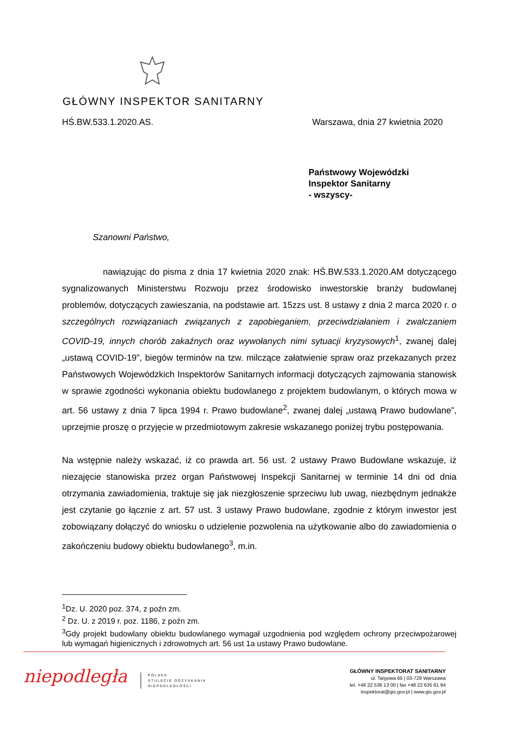GŁÓWNY INSPEKTOR SANITARNY
HŚ.BW.533.1.2020.AS. Warszawa, dnia 27 kwietnia 2020
Państwowy Wojewódzki
Inspektor Sanitarny
- wszyscy-
Szanowni Państwo,
nawiązując do pisma z dnia 17 kwietnia 2020 znak: HŚ.BW.533.1.2020.AM dotyczącego sygnalizowanych Ministerstwu Rozwoju przez środowisko inwestorskie branży budowlanej problemów, dotyczących zawieszania, na podstawie art. 15zzs ust. 8 ustawy z dnia 2 marca 2020 r. o szczególnych rozwiązaniach związanych z zapobieganiem, przeciwdziałaniem i zwalczaniem COVID-19, innych chorób zakaźnych oraz wywołanych nimi sytuacji kryzysowych<sup>1</sup>, zwanej dalej „ustawą COVID-19”, biegów terminów na tzw. milczące załatwienie spraw oraz przekazanych przez Państwowych Wojewódzkich Inspektorów Sanitarnych informacji dotyczących zajmowania stanowisk w sprawie zgodności wykonania obiektu budowlanego z projektem budowlanym, o których mowa w art. 56 ustawy z dnia 7 lipca 1994 r. Prawo budowlane<sup>2</sup>, zwanej dalej „ustawą Prawo budowlane”, uprzejmie proszę o przyjęcie w przedmiotowym zakresie wskazanego poniżej trybu postępowania.
Na wstępnie należy wskazać, iż co prawda art. 56 ust. 2 ustawy Prawo Budowlane wskazuje, iż niezajęcie stanowiska przez organ Państwowej Inspekcji Sanitarnej w terminie 14 dni od dnia otrzymania zawiadomienia, traktuje się jak niezgłoszenie sprzeciwu lub uwag, niezbędnym jednakże jest czytanie go łącznie z art. 57 ust. 3 ustawy Prawo budowlane, zgodnie z którym inwestor jest zobowiązany dołączyć do wniosku o udzielenie pozwolenia na użytkowanie albo do zawiadomienia o zakończeniu budowy obiektu budowlanego<sup>3</sup>, m.in.
<sup>1</sup> Dz. U. 2020 poz. 374, z poźn zm.
<sup>2</sup> Dz. U. z 2019 r. poz. 1186, z poźn zm.
<sup>3</sup> Gdy projekt budowlany obiektu budowlanego wymagał uzgodnienia pod względem ochrony przeciwpożarowej lub wymagań higienicznych i zdrowotnych art. 56 ust 1a ustawy Prawo budowlane.
niepodległa
POLSKA
STULECIE ODZYSKANIA
NIEPODLEGŁOŚCI
GŁÓWNY INSPEKTORAT SANITARNY
ul. Targowa 65 | 03-729 Warszawa
tel. +48 22 536 13 00 | fax +48 22 635 61 94
inspektorat@gis.gov.pl | www.gis.gov.pl